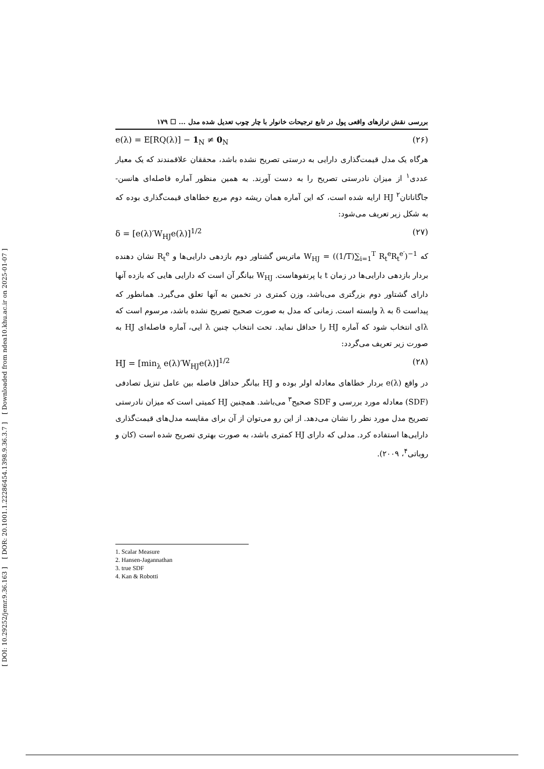[ DOI: 10.29252/jemr.9.36.163 ] [ DOR: 20.1001.1.22286454.1398.9.36.3.7 ] [ Downloaded from ndea10.khu.ac.ir on 2025-01-07 ]
بررسی نقش ترازهای واقعی پول در تابع ترجیحات خانوار با چار چوب تعدیل شده مدل ... ☐ ۱۷۹
e(λ) = E[RQ(λ)] − 1<sub>N</sub> ≠ 0<sub>N</sub> (۲۶)
هرگاه یک مدل قیمت‌گذاری دارایی به درستی تصریح نشده باشد، محققان علاقمندند که یک معیار عددی<sup>۱</sup> از میزان نادرستی تصریح را به دست آورند. به همین منظور آماره فاصله‌ای هانسن-جاگاناتان<sup>۲</sup> HJ ارایه شده است، که این آماره همان ریشه دوم مربع خطاهای قیمت‌گذاری بوده که به شکل زیر تعریف می‌شود:
δ = [e(λ)′W<sub>HJ</sub>e(λ)]<sup>1/2</sup> (۲۷)
که W<sub>HJ</sub> = ((1/T)∑<sub>i=1</sub><sup>T</sup> R<sub>t</sub><sup>e</sup>R<sub>t</sub><sup>e′</sup>)<sup>−1</sup> ماتریس گشتاور دوم بازدهی دارایی‌ها و R<sub>t</sub><sup>e</sup> نشان دهنده بردار بازدهی دارایی‌ها در زمان t یا پرتفوهاست. W<sub>HJ</sub> بیانگر آن است که دارایی هایی که بازده آنها دارای گشتاور دوم بزرگتری می‌باشد، وزن کمتری در تخمین به آنها تعلق می‌گیرد. همانطور که پیداست δ به λ وابسته است. زمانی که مدل به صورت صحیح تصریح نشده باشد، مرسوم است که λای انتخاب شود که آماره HJ را حداقل نماید. تحت انتخاب چنین λ ایی، آماره فاصله‌ای HJ به صورت زیر تعریف می‌گردد:
HJ = [min<sub>λ</sub> e(λ)′W<sub>HJ</sub>e(λ)]<sup>1/2</sup> (۲۸)
در واقع e(λ) بردار خطاهای معادله اولر بوده و HJ بیانگر حداقل فاصله بین عامل تنزیل تصادفی (SDF) معادله مورد بررسی و SDF صحیح<sup>۳</sup> می‌باشد. همچنین HJ کمیتی است که میزان نادرستی تصریح مدل مورد نظر را نشان می‌دهد. از این رو می‌توان از آن برای مقایسه مدل‌های قیمت‌گذاری دارایی‌ها استفاده کرد. مدلی که دارای HJ کمتری باشد، به صورت بهتری تصریح شده است (کان و روباتی<sup>۴</sup>، ۲۰۰۹).
1. Scalar Measure
2. Hansen-Jagannathan
3. true SDF
4. Kan & Robotti